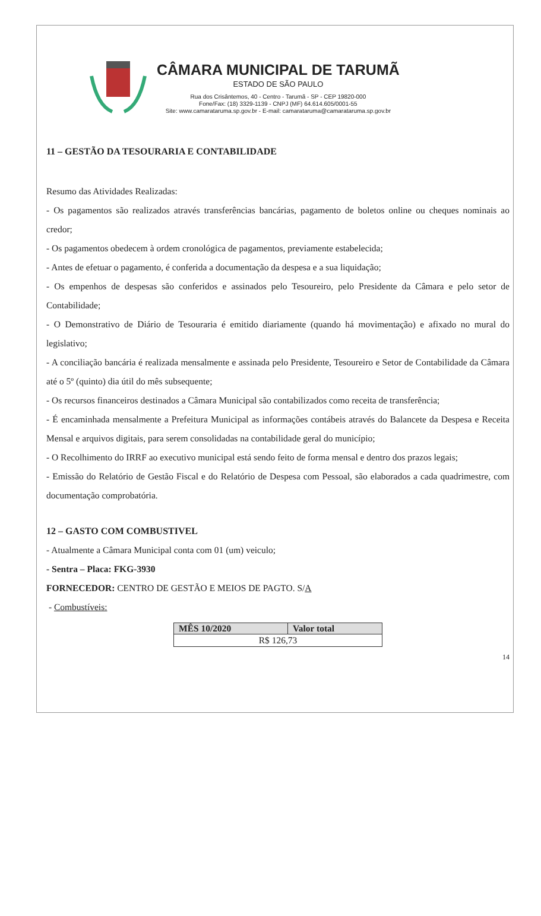CÂMARA MUNICIPAL DE TARUMÃ
ESTADO DE SÃO PAULO
Rua dos Crisântemos, 40 - Centro - Tarumã - SP - CEP 19820-000
Fone/Fax: (18) 3329-1139 - CNPJ (MF) 64.614.605/0001-55
Site: www.camarataruma.sp.gov.br - E-mail: camarataruma@camarataruma.sp.gov.br
11 – GESTÃO DA TESOURARIA E CONTABILIDADE
Resumo das Atividades Realizadas:
- Os pagamentos são realizados através transferências bancárias, pagamento de boletos online ou cheques nominais ao credor;
- Os pagamentos obedecem à ordem cronológica de pagamentos, previamente estabelecida;
- Antes de efetuar o pagamento, é conferida a documentação da despesa e a sua liquidação;
- Os empenhos de despesas são conferidos e assinados pelo Tesoureiro, pelo Presidente da Câmara e pelo setor de Contabilidade;
- O Demonstrativo de Diário de Tesouraria é emitido diariamente (quando há movimentação) e afixado no mural do legislativo;
- A conciliação bancária é realizada mensalmente e assinada pelo Presidente, Tesoureiro e Setor de Contabilidade da Câmara até o 5º (quinto) dia útil do mês subsequente;
- Os recursos financeiros destinados a Câmara Municipal são contabilizados como receita de transferência;
- É encaminhada mensalmente a Prefeitura Municipal as informações contábeis através do Balancete da Despesa e Receita Mensal e arquivos digitais, para serem consolidadas na contabilidade geral do município;
- O Recolhimento do IRRF ao executivo municipal está sendo feito de forma mensal e dentro dos prazos legais;
- Emissão do Relatório de Gestão Fiscal e do Relatório de Despesa com Pessoal, são elaborados a cada quadrimestre, com documentação comprobatória.
12 – GASTO COM COMBUSTIVEL
- Atualmente a Câmara Municipal conta com 01 (um) veiculo;
- Sentra – Placa: FKG-3930
FORNECEDOR: CENTRO DE GESTÃO E MEIOS DE PAGTO. S/A
- Combustíveis:
| MÊS 10/2020 | Valor total |
| --- | --- |
| R$ 126,73 | |
14